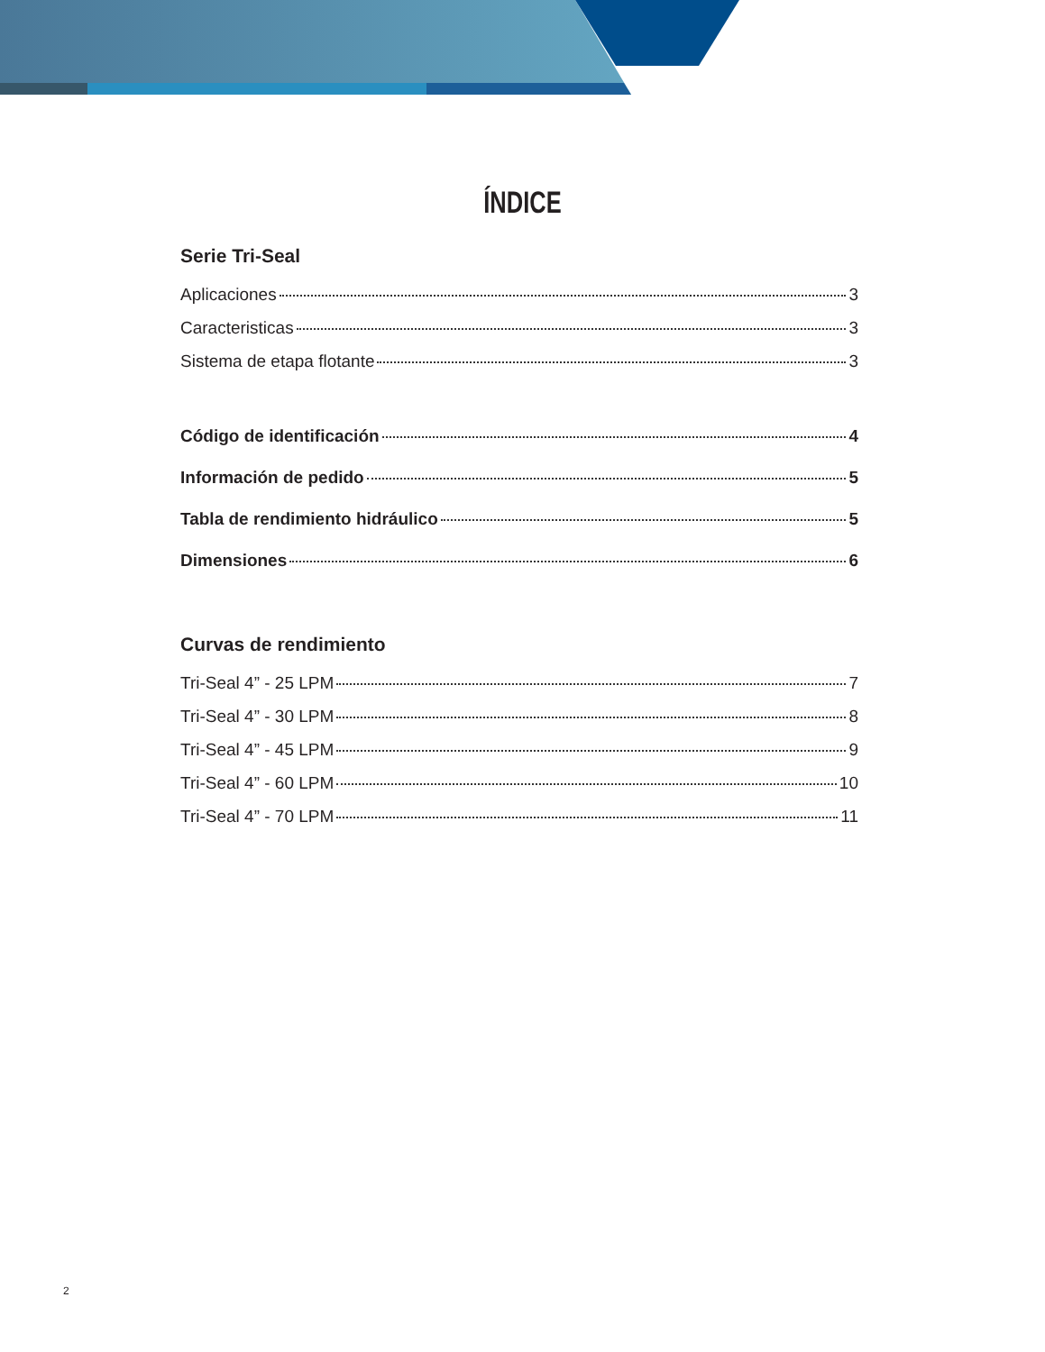ÍNDICE
Serie Tri-Seal
Aplicaciones 3
Caracteristicas 3
Sistema de etapa flotante 3
Código de identificación 4
Información de pedido 5
Tabla de rendimiento hidráulico 5
Dimensiones 6
Curvas de rendimiento
Tri-Seal 4” - 25 LPM 7
Tri-Seal 4” - 30 LPM 8
Tri-Seal 4” - 45 LPM 9
Tri-Seal 4” - 60 LPM 10
Tri-Seal 4” - 70 LPM 11
2